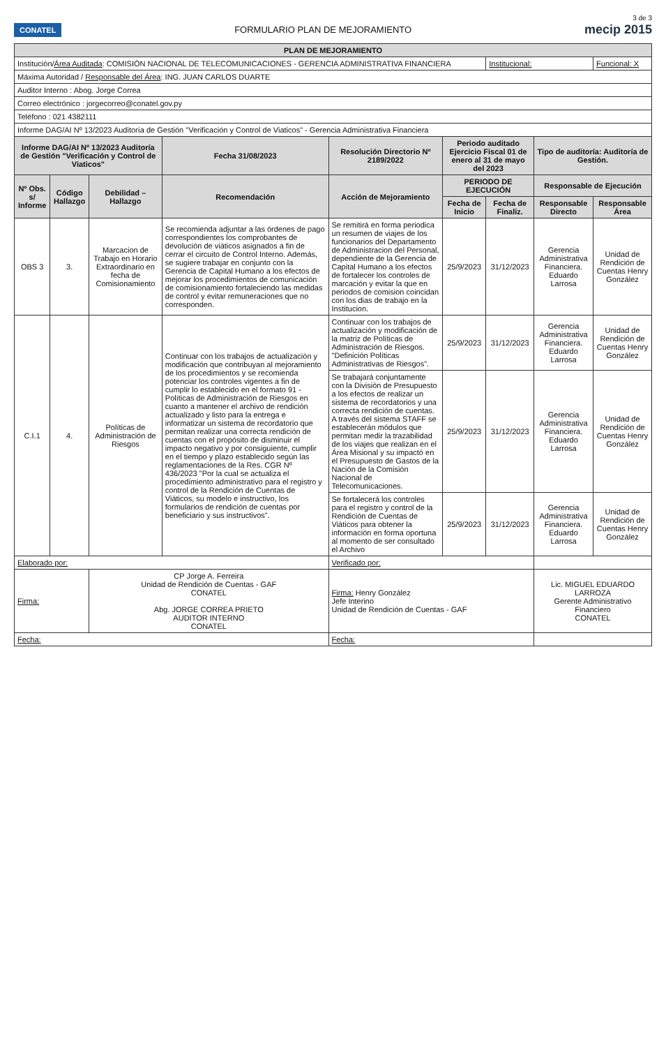3 de 3
CONATEL
FORMULARIO PLAN DE MEJORAMIENTO
mecip 2015
| PLAN DE MEJORAMIENTO | | | | | | | | |
| --- | --- | --- | --- | --- | --- | --- | --- | --- |
| Institución/ Área Auditada : COMISIÓN NACIONAL DE TELECOMUNICACIONES - GERENCIA ADMINISTRATIVA FINANCIERA | | | | | | Institucional: | | Funcional: X |
| Máxima Autoridad / Responsable del Área : ING. JUAN CARLOS DUARTE | | | | | | | | |
| Auditor Interno : Abog. Jorge Correa | | | | | | | | |
| Correo electrónico : jorgecorreo@conatel.gov.py | | | | | | | | |
| Teléfono : 021 4382111 | | | | | | | | |
| Informe DAG/AI Nº 13/2023 Auditoría de Gestión "Verificación y Control de Viaticos" - Gerencia Administrativa Financiera | | | | | | | | |
| Informe DAG/AI Nº 13/2023 Auditoría de Gestión "Verificación y Control de Viaticos" | | | Fecha 31/08/2023 | Resolución Directorio Nº 2189/2022 | Periodo auditado Ejercicio Fiscal 01 de enero al 31 de mayo del 2023 | | Tipo de auditoría: Auditoría de Gestión. | |
| Nº Obs. s/ Informe | Código Hallazgo | Debilidad – Hallazgo | Recomendación | Acción de Mejoramiento | PERIODO DE EJECUCIÓN | | Responsable de Ejecución | |
| | | | | | Fecha de Inicio | Fecha de Finaliz. | Responsable Directo | Responsable Área |
| OBS 3 | 3. | Marcacion de Trabajo en Horario Extraordinario en fecha de Comisionamiento | Se recomienda adjuntar a las órdenes de pago correspondientes los comprobantes de devolución de viáticos asignados a fin de cerrar el circuito de Control Interno. Además, se sugiere trabajar en conjunto con la Gerencia de Capital Humano a los efectos de mejorar los procedimientos de comunicación de comisionamiento fortaleciendo las medidas de control y evitar remuneraciones que no corresponden. | Se remitirá en forma periodica un resumen de viajes de los funcionarios del Departamento de Administracion del Personal, dependiente de la Gerencia de Capital Humano a los efectos de fortalecer los controles de marcación y evitar la que en periodos de comision coincidan con los dias de trabajo en la Institucion. | 25/9/2023 | 31/12/2023 | Gerencia Administrativa Financiera. Eduardo Larrosa | Unidad de Rendición de Cuentas Henry González |
| C.I.1 | 4. | Políticas de Administración de Riesgos | Continuar con los trabajos de actualización y modificación que contribuyan al mejoramiento de los procedimientos y se recomienda potenciar los controles vigentes a fin de cumplir lo establecido en el formato 91 - Políticas de Administración de Riesgos en cuanto a mantener el archivo de rendición actualizado y listo para la entrega e informatizar un sistema de recordatorio que permitan realizar una correcta rendición de cuentas con el propósito de disminuir el impacto negativo y por consiguiente, cumplir en el tiempo y plazo establecido según las reglamentaciones de la Res. CGR Nº 436/2023 "Por la cual se actualiza el procedimiento administrativo para el registro y control de la Rendición de Cuentas de Viáticos, su modelo e instructivo, los formularios de rendición de cuentas por beneficiario y sus instructivos". | Continuar con los trabajos de actualización y modificación de la matriz de Políticas de Administración de Riesgos. "Definición Políticas Administrativas de Riesgos". | 25/9/2023 | 31/12/2023 | Gerencia Administrativa Financiera. Eduardo Larrosa | Unidad de Rendición de Cuentas Henry González |
| | | | | Se trabajará conjuntamente con la División de Presupuesto a los efectos de realizar un sistema de recordatorios y una correcta rendición de cuentas. A través del sistema STAFF se establecerán módulos que permitan medir la trazabilidad de los viajes que realizan en el Área Misional y su impactó en el Presupuesto de Gastos de la Nación de la Comisión Nacional de Telecomunicaciones. | 25/9/2023 | 31/12/2023 | Gerencia Administrativa Financiera. Eduardo Larrosa | Unidad de Rendición de Cuentas Henry González |
| | | | | Se fortalecerá los controles para el registro y control de la Rendición de Cuentas de Viáticos para obtener la información en forma oportuna al momento de ser consultado el Archivo | 25/9/2023 | 31/12/2023 | Gerencia Administrativa Financiera. Eduardo Larrosa | Unidad de Rendición de Cuentas Henry González |
| Elaborado por: | | | | Verificado por: | | | | |
| Firma: | | CP Jorge A. Ferreira Unidad de Rendición de Cuentas - GAF CONATEL Abg. JORGE CORREA PRIETO AUDITOR INTERNO CONATEL | | Firma: Henry González Jefe Interino Unidad de Rendición de Cuentas - GAF | | | Lic. MIGUEL EDUARDO LARROZA Gerente Administrativo Financiero CONATEL | |
| Fecha: | | | | Fecha: | | | | |